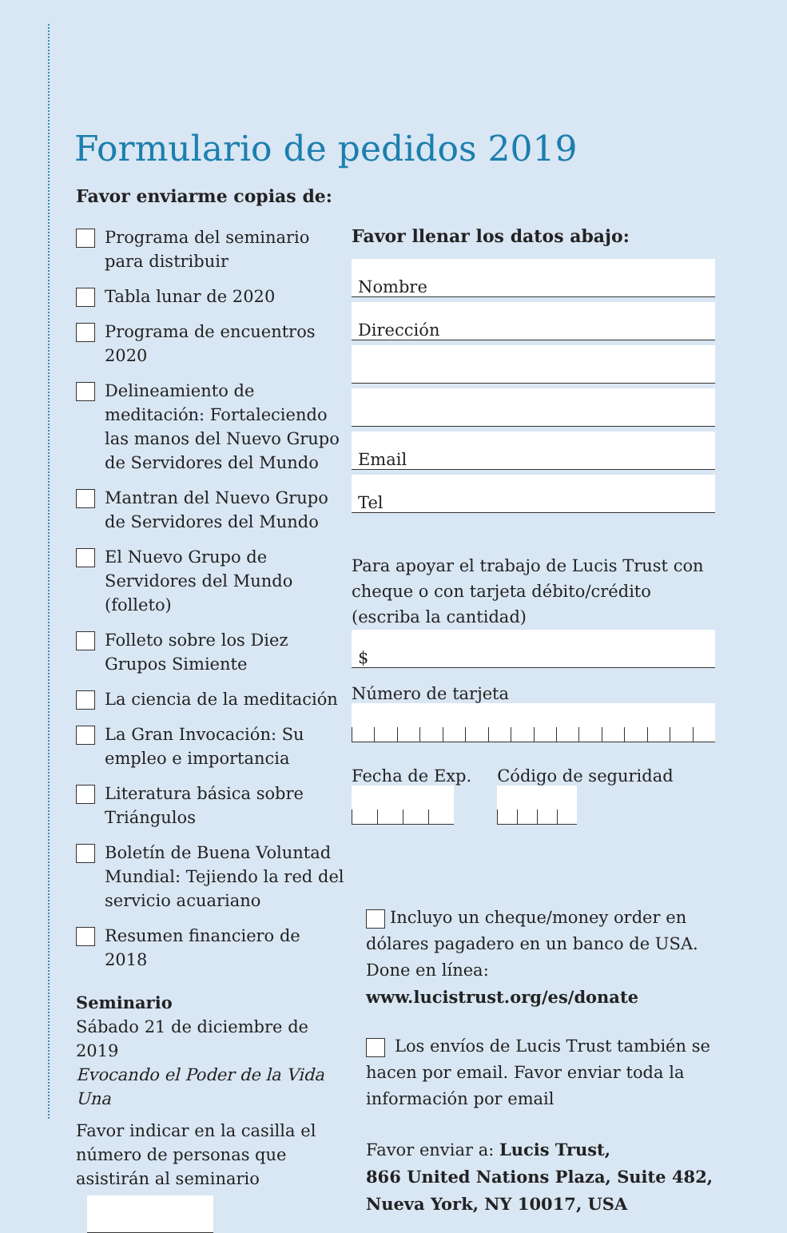Formulario de pedidos 2019
Favor enviarme copias de:
Programa del seminario para distribuir
Tabla lunar de 2020
Programa de encuentros 2020
Delineamiento de meditación: Fortaleciendo las manos del Nuevo Grupo de Servidores del Mundo
Mantran del Nuevo Grupo de Servidores del Mundo
El Nuevo Grupo de Servidores del Mundo (folleto)
Folleto sobre los Diez Grupos Simiente
La ciencia de la meditación
La Gran Invocación: Su empleo e importancia
Literatura básica sobre Triángulos
Boletín de Buena Voluntad Mundial: Tejiendo la red del servicio acuariano
Resumen financiero de 2018
Seminario
Sábado 21 de diciembre de 2019
Evocando el Poder de la Vida Una
Favor indicar en la casilla el número de personas que asistirán al seminario
Favor llenar los datos abajo:
Nombre
Dirección
Email
Tel
Para apoyar el trabajo de Lucis Trust con cheque o con tarjeta débito/crédito (escriba la cantidad)
$
Número de tarjeta
Fecha de Exp. Código de seguridad
Incluyo un cheque/money order en dólares pagadero en un banco de USA. Done en línea: www.lucistrust.org/es/donate
Los envíos de Lucis Trust también se hacen por email. Favor enviar toda la información por email
Favor enviar a: Lucis Trust,
866 United Nations Plaza, Suite 482,
Nueva York, NY 10017, USA